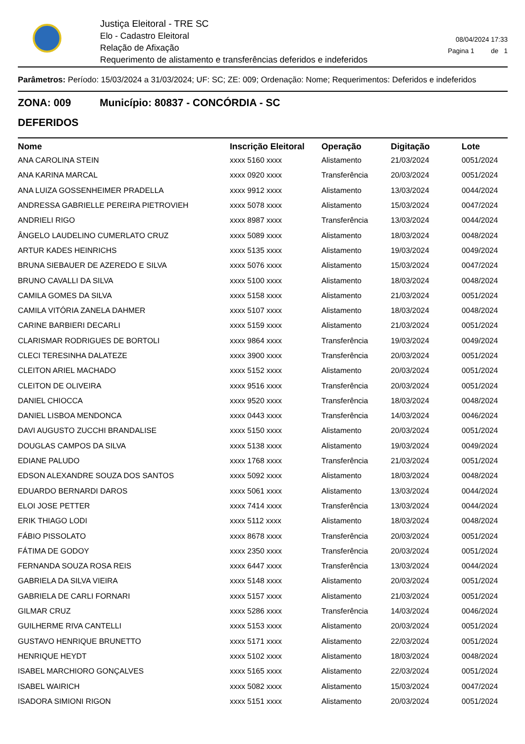Justiça Eleitoral - TRE SC
Elo - Cadastro Eleitoral
Relação de Afixação
Requerimento de alistamento e transferências deferidos e indeferidos
08/04/2024 17:33
Pagina 1 de 1
Parâmetros: Período: 15/03/2024 a 31/03/2024; UF: SC; ZE: 009; Ordenação: Nome; Requerimentos: Deferidos e indeferidos
ZONA: 009 Município: 80837 - CONCÓRDIA - SC
DEFERIDOS
| Nome | Inscrição Eleitoral | Operação | Digitação | Lote |
| --- | --- | --- | --- | --- |
| ANA CAROLINA STEIN | xxxx 5160 xxxx | Alistamento | 21/03/2024 | 0051/2024 |
| ANA KARINA MARCAL | xxxx 0920 xxxx | Transferência | 20/03/2024 | 0051/2024 |
| ANA LUIZA GOSSENHEIMER PRADELLA | xxxx 9912 xxxx | Alistamento | 13/03/2024 | 0044/2024 |
| ANDRESSA GABRIELLE PEREIRA PIETROVIEH | xxxx 5078 xxxx | Alistamento | 15/03/2024 | 0047/2024 |
| ANDRIELI RIGO | xxxx 8987 xxxx | Transferência | 13/03/2024 | 0044/2024 |
| ÂNGELO LAUDELINO CUMERLATO CRUZ | xxxx 5089 xxxx | Alistamento | 18/03/2024 | 0048/2024 |
| ARTUR KADES HEINRICHS | xxxx 5135 xxxx | Alistamento | 19/03/2024 | 0049/2024 |
| BRUNA SIEBAUER DE AZEREDO E SILVA | xxxx 5076 xxxx | Alistamento | 15/03/2024 | 0047/2024 |
| BRUNO CAVALLI DA SILVA | xxxx 5100 xxxx | Alistamento | 18/03/2024 | 0048/2024 |
| CAMILA GOMES DA SILVA | xxxx 5158 xxxx | Alistamento | 21/03/2024 | 0051/2024 |
| CAMILA VITÓRIA ZANELA DAHMER | xxxx 5107 xxxx | Alistamento | 18/03/2024 | 0048/2024 |
| CARINE BARBIERI DECARLI | xxxx 5159 xxxx | Alistamento | 21/03/2024 | 0051/2024 |
| CLARISMAR RODRIGUES DE BORTOLI | xxxx 9864 xxxx | Transferência | 19/03/2024 | 0049/2024 |
| CLECI TERESINHA DALATEZE | xxxx 3900 xxxx | Transferência | 20/03/2024 | 0051/2024 |
| CLEITON ARIEL MACHADO | xxxx 5152 xxxx | Alistamento | 20/03/2024 | 0051/2024 |
| CLEITON DE OLIVEIRA | xxxx 9516 xxxx | Transferência | 20/03/2024 | 0051/2024 |
| DANIEL CHIOCCA | xxxx 9520 xxxx | Transferência | 18/03/2024 | 0048/2024 |
| DANIEL LISBOA MENDONCA | xxxx 0443 xxxx | Transferência | 14/03/2024 | 0046/2024 |
| DAVI AUGUSTO ZUCCHI BRANDALISE | xxxx 5150 xxxx | Alistamento | 20/03/2024 | 0051/2024 |
| DOUGLAS CAMPOS DA SILVA | xxxx 5138 xxxx | Alistamento | 19/03/2024 | 0049/2024 |
| EDIANE PALUDO | xxxx 1768 xxxx | Transferência | 21/03/2024 | 0051/2024 |
| EDSON ALEXANDRE SOUZA DOS SANTOS | xxxx 5092 xxxx | Alistamento | 18/03/2024 | 0048/2024 |
| EDUARDO BERNARDI DAROS | xxxx 5061 xxxx | Alistamento | 13/03/2024 | 0044/2024 |
| ELOI JOSE PETTER | xxxx 7414 xxxx | Transferência | 13/03/2024 | 0044/2024 |
| ERIK THIAGO LODI | xxxx 5112 xxxx | Alistamento | 18/03/2024 | 0048/2024 |
| FÁBIO PISSOLATO | xxxx 8678 xxxx | Transferência | 20/03/2024 | 0051/2024 |
| FÁTIMA DE GODOY | xxxx 2350 xxxx | Transferência | 20/03/2024 | 0051/2024 |
| FERNANDA SOUZA ROSA REIS | xxxx 6447 xxxx | Transferência | 13/03/2024 | 0044/2024 |
| GABRIELA DA SILVA VIEIRA | xxxx 5148 xxxx | Alistamento | 20/03/2024 | 0051/2024 |
| GABRIELA DE CARLI FORNARI | xxxx 5157 xxxx | Alistamento | 21/03/2024 | 0051/2024 |
| GILMAR CRUZ | xxxx 5286 xxxx | Transferência | 14/03/2024 | 0046/2024 |
| GUILHERME RIVA CANTELLI | xxxx 5153 xxxx | Alistamento | 20/03/2024 | 0051/2024 |
| GUSTAVO HENRIQUE BRUNETTO | xxxx 5171 xxxx | Alistamento | 22/03/2024 | 0051/2024 |
| HENRIQUE HEYDT | xxxx 5102 xxxx | Alistamento | 18/03/2024 | 0048/2024 |
| ISABEL MARCHIORO GONÇALVES | xxxx 5165 xxxx | Alistamento | 22/03/2024 | 0051/2024 |
| ISABEL WAIRICH | xxxx 5082 xxxx | Alistamento | 15/03/2024 | 0047/2024 |
| ISADORA SIMIONI RIGON | xxxx 5151 xxxx | Alistamento | 20/03/2024 | 0051/2024 |